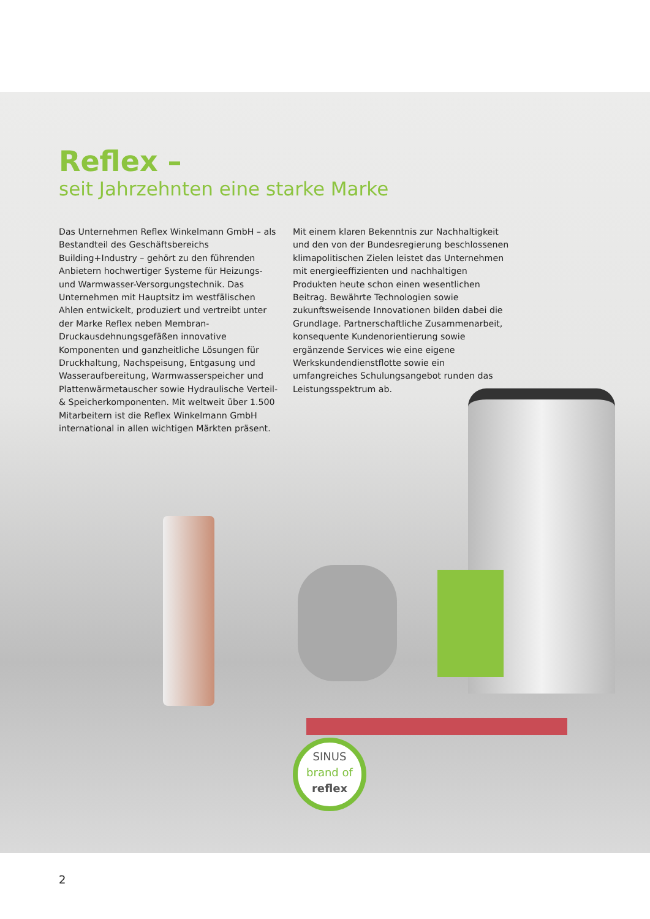Reflex –
seit Jahrzehnten eine starke Marke
Das Unternehmen Reflex Winkelmann GmbH – als Bestandteil des Geschäftsbereichs Building+Industry – gehört zu den führenden Anbietern hochwertiger Systeme für Heizungs- und Warmwasser-Versorgungstechnik. Das Unternehmen mit Hauptsitz im westfälischen Ahlen entwickelt, produziert und vertreibt unter der Marke Reflex neben Membran-Druckausdehnungsgefäßen innovative Komponenten und ganzheitliche Lösungen für Druckhaltung, Nachspeisung, Entgasung und Wasseraufbereitung, Warmwasserspeicher und Plattenwärmetauscher sowie Hydraulische Verteil- & Speicherkomponenten. Mit weltweit über 1.500 Mitarbeitern ist die Reflex Winkelmann GmbH international in allen wichtigen Märkten präsent.
Mit einem klaren Bekenntnis zur Nachhaltigkeit und den von der Bundesregierung beschlossenen klimapolitischen Zielen leistet das Unternehmen mit energieeffizienten und nachhaltigen Produkten heute schon einen wesentlichen Beitrag. Bewährte Technologien sowie zukunftsweisende Innovationen bilden dabei die Grundlage. Partnerschaftliche Zusammenarbeit, konsequente Kundenorientierung sowie ergänzende Services wie eine eigene Werkskundendienstflotte sowie ein umfangreiches Schulungsangebot runden das Leistungsspektrum ab.
SINUS
brand of
reflex
2